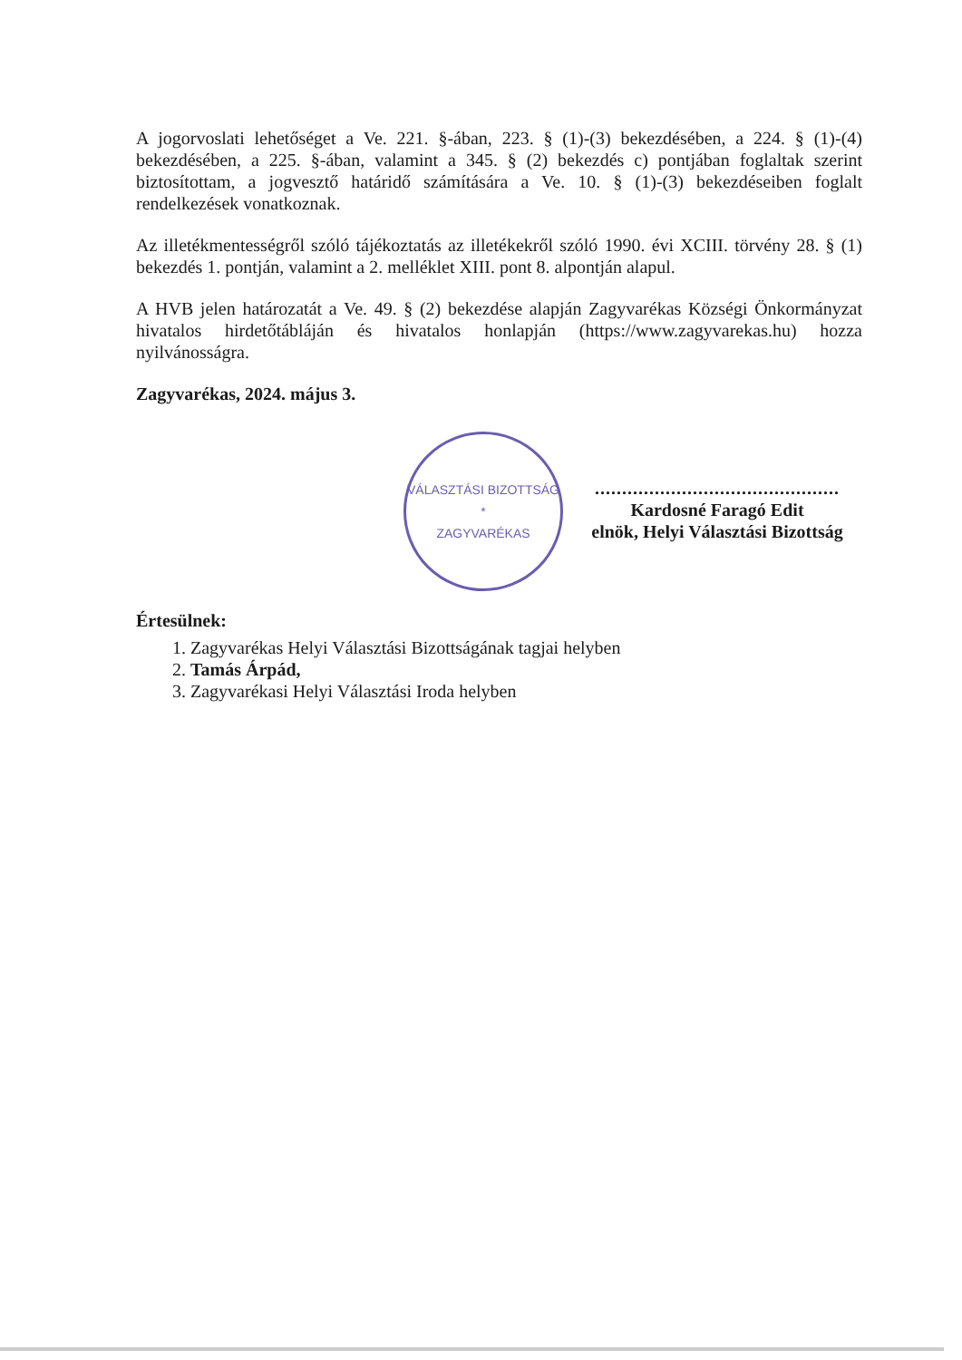A jogorvoslati lehetőséget a Ve. 221. §-ában, 223. § (1)-(3) bekezdésében, a 224. § (1)-(4) bekezdésében, a 225. §-ában, valamint a 345. § (2) bekezdés c) pontjában foglaltak szerint biztosítottam, a jogvesztő határidő számítására a Ve. 10. § (1)-(3) bekezdéseiben foglalt rendelkezések vonatkoznak.
Az illetékmentességről szóló tájékoztatás az illetékekről szóló 1990. évi XCIII. törvény 28. § (1) bekezdés 1. pontján, valamint a 2. melléklet XIII. pont 8. alpontján alapul.
A HVB jelen határozatát a Ve. 49. § (2) bekezdése alapján Zagyvarékas Községi Önkormányzat hivatalos hirdetőtábláján és hivatalos honlapján (https://www.zagyvarekas.hu) hozza nyilvánosságra.
Zagyvarékas, 2024. május 3.
VÁLASZTÁSI BIZOTTSÁG
*
ZAGYVARÉKAS
.............................................
Kardosné Faragó Edit
elnök, Helyi Választási Bizottság
Értesülnek:
1. Zagyvarékas Helyi Választási Bizottságának tagjai helyben
2. Tamás Árpád,
3. Zagyvarékasi Helyi Választási Iroda helyben